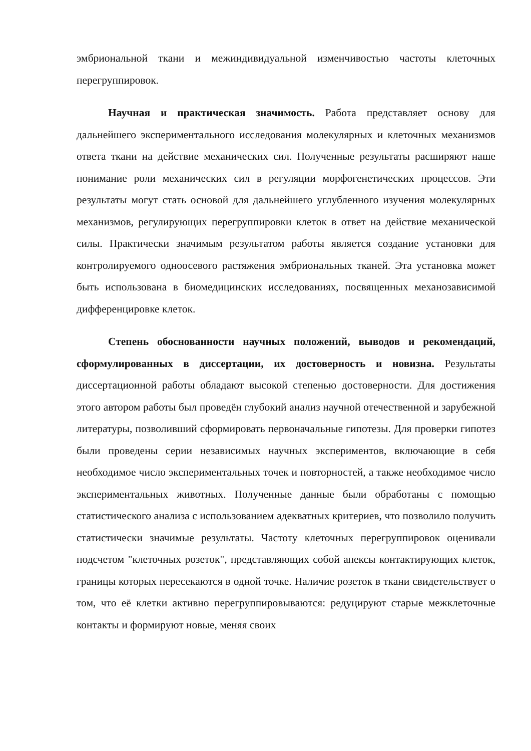эмбриональной ткани и межиндивидуальной изменчивостью частоты клеточных перегруппировок.
Научная и практическая значимость. Работа представляет основу для дальнейшего экспериментального исследования молекулярных и клеточных механизмов ответа ткани на действие механических сил. Полученные результаты расширяют наше понимание роли механических сил в регуляции морфогенетических процессов. Эти результаты могут стать основой для дальнейшего углубленного изучения молекулярных механизмов, регулирующих перегруппировки клеток в ответ на действие механической силы. Практически значимым результатом работы является создание установки для контролируемого одноосевого растяжения эмбриональных тканей. Эта установка может быть использована в биомедицинских исследованиях, посвященных механозависимой дифференцировке клеток.
Степень обоснованности научных положений, выводов и рекомендаций, сформулированных в диссертации, их достоверность и новизна. Результаты диссертационной работы обладают высокой степенью достоверности. Для достижения этого автором работы был проведён глубокий анализ научной отечественной и зарубежной литературы, позволивший сформировать первоначальные гипотезы. Для проверки гипотез были проведены серии независимых научных экспериментов, включающие в себя необходимое число экспериментальных точек и повторностей, а также необходимое число экспериментальных животных. Полученные данные были обработаны с помощью статистического анализа с использованием адекватных критериев, что позволило получить статистически значимые результаты. Частоту клеточных перегруппировок оценивали подсчетом "клеточных розеток", представляющих собой апексы контактирующих клеток, границы которых пересекаются в одной точке. Наличие розеток в ткани свидетельствует о том, что её клетки активно перегруппировываются: редуцируют старые межклеточные контакты и формируют новые, меняя своих